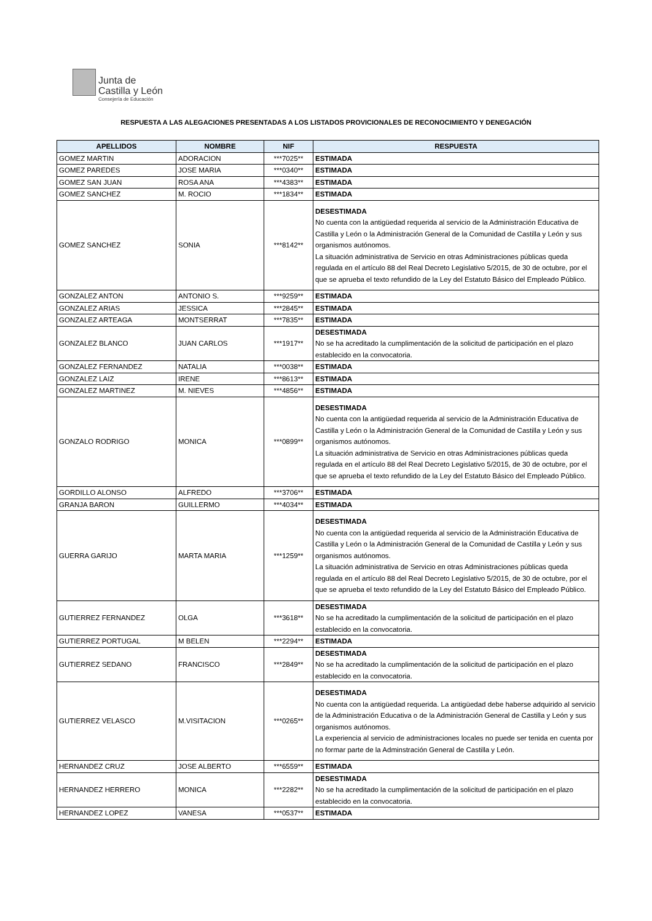Junta de
Castilla y León
Consejería de Educación
RESPUESTA A LAS ALEGACIONES PRESENTADAS A LOS LISTADOS PROVICIONALES DE RECONOCIMIENTO Y DENEGACIÓN
| APELLIDOS | NOMBRE | NIF | RESPUESTA |
| --- | --- | --- | --- |
| GOMEZ MARTIN | ADORACION | ***7025** | ESTIMADA |
| GOMEZ PAREDES | JOSE MARIA | ***0340** | ESTIMADA |
| GOMEZ SAN JUAN | ROSA ANA | ***4383** | ESTIMADA |
| GOMEZ SANCHEZ | M. ROCIO | ***1834** | ESTIMADA |
| GOMEZ SANCHEZ | SONIA | ***8142** | DESESTIMADA No cuenta con la antigüedad requerida al servicio de la Administración Educativa de Castilla y León o la Administración General de la Comunidad de Castilla y León y sus organismos autónomos. La situación administrativa de Servicio en otras Administraciones públicas queda regulada en el artículo 88 del Real Decreto Legislativo 5/2015, de 30 de octubre, por el que se aprueba el texto refundido de la Ley del Estatuto Básico del Empleado Público. |
| GONZALEZ ANTON | ANTONIO S. | ***9259** | ESTIMADA |
| GONZALEZ ARIAS | JESSICA | ***2845** | ESTIMADA |
| GONZALEZ ARTEAGA | MONTSERRAT | ***7835** | ESTIMADA |
| GONZALEZ BLANCO | JUAN CARLOS | ***1917** | DESESTIMADA No se ha acreditado la cumplimentación de la solicitud de participación en el plazo establecido en la convocatoria. |
| GONZALEZ FERNANDEZ | NATALIA | ***0038** | ESTIMADA |
| GONZALEZ LAIZ | IRENE | ***8613** | ESTIMADA |
| GONZALEZ MARTINEZ | M. NIEVES | ***4856** | ESTIMADA |
| GONZALO RODRIGO | MONICA | ***0899** | DESESTIMADA No cuenta con la antigüedad requerida al servicio de la Administración Educativa de Castilla y León o la Administración General de la Comunidad de Castilla y León y sus organismos autónomos. La situación administrativa de Servicio en otras Administraciones públicas queda regulada en el artículo 88 del Real Decreto Legislativo 5/2015, de 30 de octubre, por el que se aprueba el texto refundido de la Ley del Estatuto Básico del Empleado Público. |
| GORDILLO ALONSO | ALFREDO | ***3706** | ESTIMADA |
| GRANJA BARON | GUILLERMO | ***4034** | ESTIMADA |
| GUERRA GARIJO | MARTA MARIA | ***1259** | DESESTIMADA No cuenta con la antigüedad requerida al servicio de la Administración Educativa de Castilla y León o la Administración General de la Comunidad de Castilla y León y sus organismos autónomos. La situación administrativa de Servicio en otras Administraciones públicas queda regulada en el artículo 88 del Real Decreto Legislativo 5/2015, de 30 de octubre, por el que se aprueba el texto refundido de la Ley del Estatuto Básico del Empleado Público. |
| GUTIERREZ FERNANDEZ | OLGA | ***3618** | DESESTIMADA No se ha acreditado la cumplimentación de la solicitud de participación en el plazo establecido en la convocatoria. |
| GUTIERREZ PORTUGAL | M BELEN | ***2294** | ESTIMADA |
| GUTIERREZ SEDANO | FRANCISCO | ***2849** | DESESTIMADA No se ha acreditado la cumplimentación de la solicitud de participación en el plazo establecido en la convocatoria. |
| GUTIERREZ VELASCO | M.VISITACION | ***0265** | DESESTIMADA No cuenta con la antigüedad requerida. La antigüedad debe haberse adquirido al servicio de la Administración Educativa o de la Administración General de Castilla y León y sus organismos autónomos. La experiencia al servicio de administraciones locales no puede ser tenida en cuenta por no formar parte de la Adminstración General de Castilla y León. |
| HERNANDEZ CRUZ | JOSE ALBERTO | ***6559** | ESTIMADA |
| HERNANDEZ HERRERO | MONICA | ***2282** | DESESTIMADA No se ha acreditado la cumplimentación de la solicitud de participación en el plazo establecido en la convocatoria. |
| HERNANDEZ LOPEZ | VANESA | ***0537** | ESTIMADA |